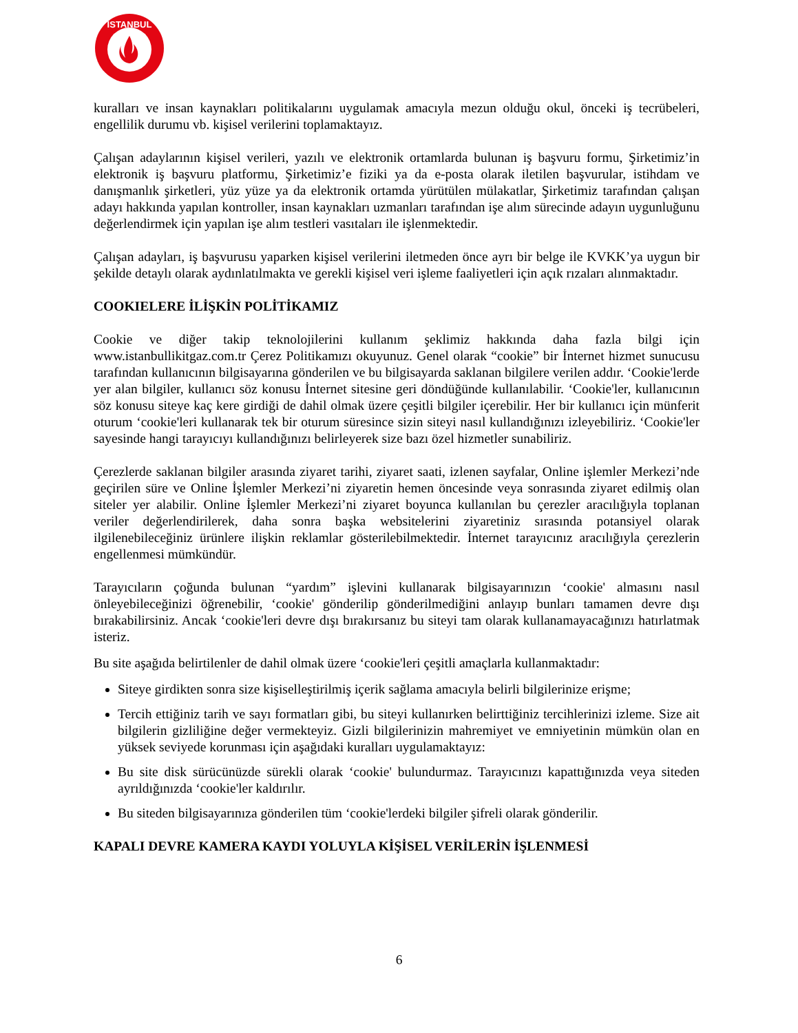İSTANBUL
kuralları ve insan kaynakları politikalarını uygulamak amacıyla mezun olduğu okul, önceki iş tecrübeleri, engellilik durumu vb. kişisel verilerini toplamaktayız.
Çalışan adaylarının kişisel verileri, yazılı ve elektronik ortamlarda bulunan iş başvuru formu, Şirketimiz’in elektronik iş başvuru platformu, Şirketimiz’e fiziki ya da e-posta olarak iletilen başvurular, istihdam ve danışmanlık şirketleri, yüz yüze ya da elektronik ortamda yürütülen mülakatlar, Şirketimiz tarafından çalışan adayı hakkında yapılan kontroller, insan kaynakları uzmanları tarafından işe alım sürecinde adayın uygunluğunu değerlendirmek için yapılan işe alım testleri vasıtaları ile işlenmektedir.
Çalışan adayları, iş başvurusu yaparken kişisel verilerini iletmeden önce ayrı bir belge ile KVKK’ya uygun bir şekilde detaylı olarak aydınlatılmakta ve gerekli kişisel veri işleme faaliyetleri için açık rızaları alınmaktadır.
COOKIELERE İLİŞKİN POLİTİKAMIZ
Cookie ve diğer takip teknolojilerini kullanım şeklimiz hakkında daha fazla bilgi için www.istanbullikitgaz.com.tr Çerez Politikamızı okuyunuz. Genel olarak “cookie” bir İnternet hizmet sunucusu tarafından kullanıcının bilgisayarına gönderilen ve bu bilgisayarda saklanan bilgilere verilen addır. ‘Cookie'lerde yer alan bilgiler, kullanıcı söz konusu İnternet sitesine geri döndüğünde kullanılabilir. ‘Cookie'ler, kullanıcının söz konusu siteye kaç kere girdiği de dahil olmak üzere çeşitli bilgiler içerebilir. Her bir kullanıcı için münferit oturum ‘cookie'leri kullanarak tek bir oturum süresince sizin siteyi nasıl kullandığınızı izleyebiliriz. ‘Cookie'ler sayesinde hangi tarayıcıyı kullandığınızı belirleyerek size bazı özel hizmetler sunabiliriz.
Çerezlerde saklanan bilgiler arasında ziyaret tarihi, ziyaret saati, izlenen sayfalar, Online işlemler Merkezi’nde geçirilen süre ve Online İşlemler Merkezi’ni ziyaretin hemen öncesinde veya sonrasında ziyaret edilmiş olan siteler yer alabilir. Online İşlemler Merkezi’ni ziyaret boyunca kullanılan bu çerezler aracılığıyla toplanan veriler değerlendirilerek, daha sonra başka websitelerini ziyaretiniz sırasında potansiyel olarak ilgilenebileceğiniz ürünlere ilişkin reklamlar gösterilebilmektedir. İnternet tarayıcınız aracılığıyla çerezlerin engellenmesi mümkündür.
Tarayıcıların çoğunda bulunan “yardım” işlevini kullanarak bilgisayarınızın ‘cookie' almasını nasıl önleyebileceğinizi öğrenebilir, ‘cookie' gönderilip gönderilmediğini anlayıp bunları tamamen devre dışı bırakabilirsiniz. Ancak ‘cookie'leri devre dışı bırakırsanız bu siteyi tam olarak kullanamayacağınızı hatırlatmak isteriz.
Bu site aşağıda belirtilenler de dahil olmak üzere ‘cookie'leri çeşitli amaçlarla kullanmaktadır:
Siteye girdikten sonra size kişiselleştirilmiş içerik sağlama amacıyla belirli bilgilerinize erişme;
Tercih ettiğiniz tarih ve sayı formatları gibi, bu siteyi kullanırken belirttiğiniz tercihlerinizi izleme. Size ait bilgilerin gizliliğine değer vermekteyiz. Gizli bilgilerinizin mahremiyet ve emniyetinin mümkün olan en yüksek seviyede korunması için aşağıdaki kuralları uygulamaktayız:
Bu site disk sürücünüzde sürekli olarak ‘cookie' bulundurmaz. Tarayıcınızı kapattığınızda veya siteden ayrıldığınızda ‘cookie'ler kaldırılır.
Bu siteden bilgisayarınıza gönderilen tüm ‘cookie'lerdeki bilgiler şifreli olarak gönderilir.
KAPALI DEVRE KAMERA KAYDI YOLUYLA KİŞİSEL VERİLERİN İŞLENMESİ
6